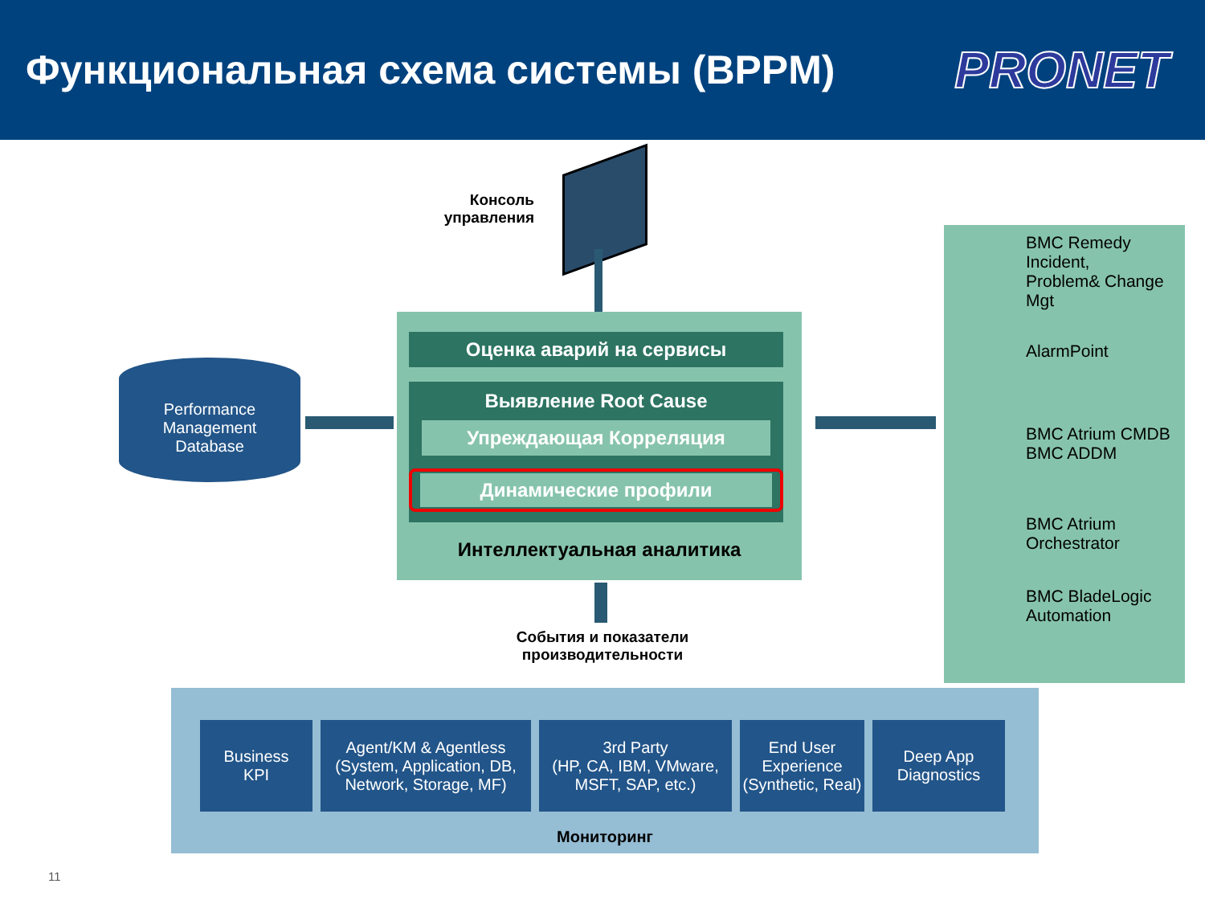Функциональная схема системы (BPPM)
PRONET
Консоль управления
Performance
Management
Database
Оценка аварий на сервисы
Выявление Root Cause
Упреждающая Корреляция
Динамические профили
Интеллектуальная аналитика
BMC Remedy Incident,
Problem& Change Mgt
AlarmPoint
BMC Atrium CMDB
BMC ADDM
BMC Atrium
Orchestrator
BMC BladeLogic
Automation
События и показатели производительности
Business
KPI
Agent/KM & Agentless
(System, Application, DB,
Network, Storage, MF)
3rd Party
(HP, CA, IBM, VMware,
MSFT, SAP, etc.)
End User
Experience
(Synthetic, Real)
Deep App
Diagnostics
Мониторинг
11